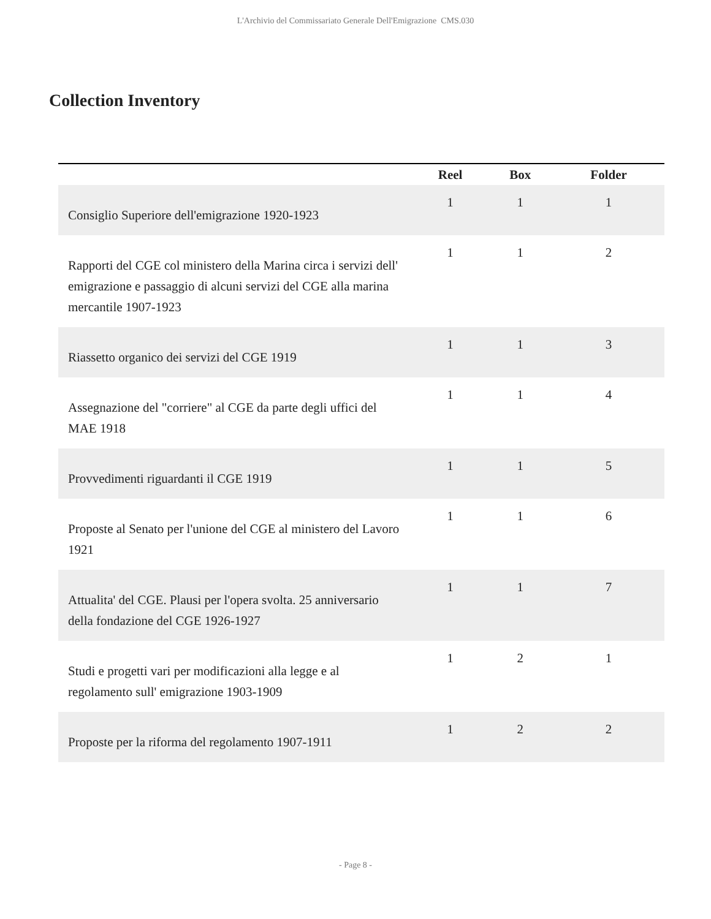L'Archivio del Commissariato Generale Dell'Emigrazione CMS.030
Collection Inventory
| | Reel | Box | Folder |
| --- | --- | --- | --- |
| Consiglio Superiore dell'emigrazione 1920-1923 | 1 | 1 | 1 |
| Rapporti del CGE col ministero della Marina circa i servizi dell' emigrazione e passaggio di alcuni servizi del CGE alla marina mercantile 1907-1923 | 1 | 1 | 2 |
| Riassetto organico dei servizi del CGE 1919 | 1 | 1 | 3 |
| Assegnazione del "corriere" al CGE da parte degli uffici del MAE 1918 | 1 | 1 | 4 |
| Provvedimenti riguardanti il CGE 1919 | 1 | 1 | 5 |
| Proposte al Senato per l'unione del CGE al ministero del Lavoro 1921 | 1 | 1 | 6 |
| Attualita' del CGE. Plausi per l'opera svolta. 25 anniversario della fondazione del CGE 1926-1927 | 1 | 1 | 7 |
| Studi e progetti vari per modificazioni alla legge e al regolamento sull' emigrazione 1903-1909 | 1 | 2 | 1 |
| Proposte per la riforma del regolamento 1907-1911 | 1 | 2 | 2 |
- Page 8 -